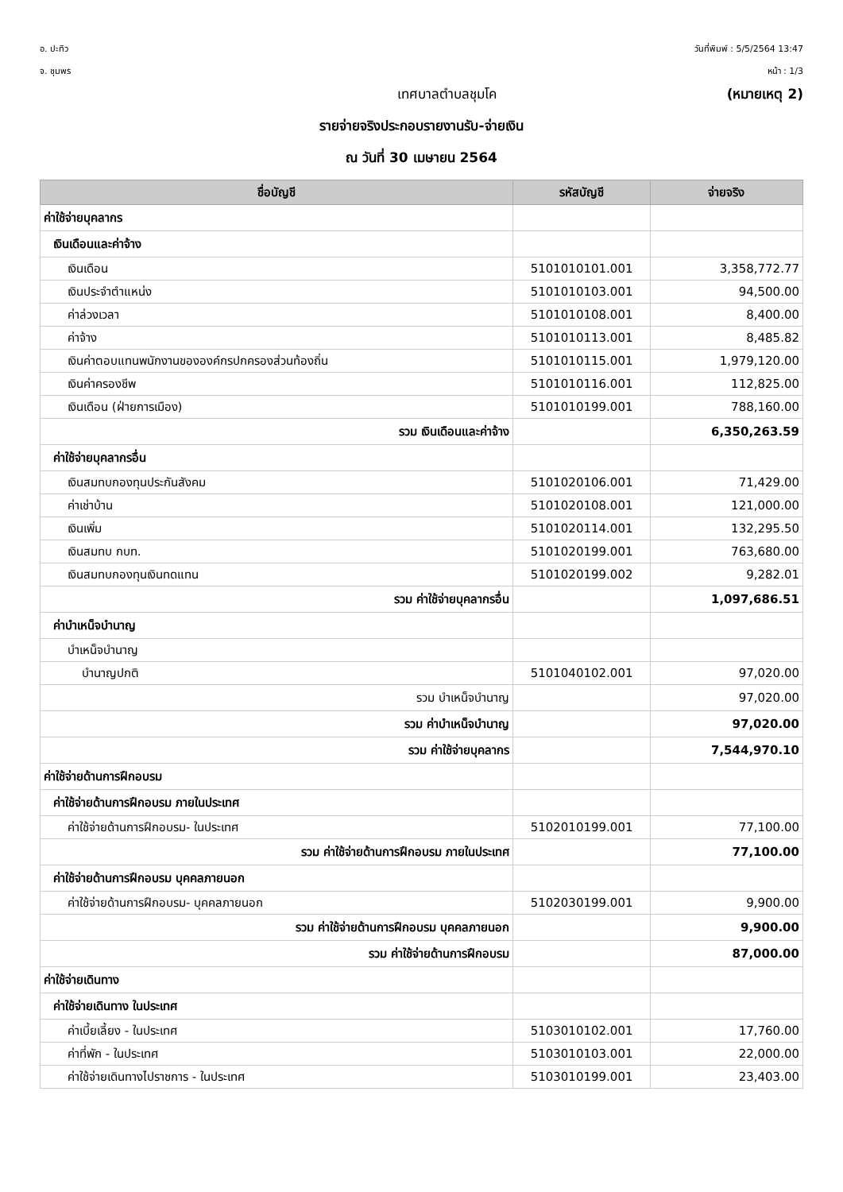อ. ปะทิว
จ. ชุมพร
วันที่พิมพ์ : 5/5/2564 13:47
หน้า : 1/3
เทศบาลตำบลชุมโค (หมายเหตุ 2)
รายจ่ายจริงประกอบรายงานรับ-จ่ายเงิน
ณ วันที่ 30 เมษายน 2564
| ชื่อบัญชี | รหัสบัญชี | จ่ายจริง |
| --- | --- | --- |
| ค่าใช้จ่ายบุคลากร | | |
| เงินเดือนและค่าจ้าง | | |
| เงินเดือน | 5101010101.001 | 3,358,772.77 |
| เงินประจำตำแหน่ง | 5101010103.001 | 94,500.00 |
| ค่าล่วงเวลา | 5101010108.001 | 8,400.00 |
| ค่าจ้าง | 5101010113.001 | 8,485.82 |
| เงินค่าตอบแทนพนักงานขององค์กรปกครองส่วนท้องถิ่น | 5101010115.001 | 1,979,120.00 |
| เงินค่าครองชีพ | 5101010116.001 | 112,825.00 |
| เงินเดือน (ฝ่ายการเมือง) | 5101010199.001 | 788,160.00 |
| รวม เงินเดือนและค่าจ้าง | | 6,350,263.59 |
| ค่าใช้จ่ายบุคลากรอื่น | | |
| เงินสมทบกองทุนประกันสังคม | 5101020106.001 | 71,429.00 |
| ค่าเช่าบ้าน | 5101020108.001 | 121,000.00 |
| เงินเพิ่ม | 5101020114.001 | 132,295.50 |
| เงินสมทบ กบท. | 5101020199.001 | 763,680.00 |
| เงินสมทบกองทุนเงินทดแทน | 5101020199.002 | 9,282.01 |
| รวม ค่าใช้จ่ายบุคลากรอื่น | | 1,097,686.51 |
| ค่าบำเหน็จบำนาญ | | |
| บำเหน็จบำนาญ | | |
| บำนาญปกติ | 5101040102.001 | 97,020.00 |
| รวม บำเหน็จบำนาญ | | 97,020.00 |
| รวม ค่าบำเหน็จบำนาญ | | 97,020.00 |
| รวม ค่าใช้จ่ายบุคลากร | | 7,544,970.10 |
| ค่าใช้จ่ายด้านการฝึกอบรม | | |
| ค่าใช้จ่ายด้านการฝึกอบรม ภายในประเทศ | | |
| ค่าใช้จ่ายด้านการฝึกอบรม- ในประเทศ | 5102010199.001 | 77,100.00 |
| รวม ค่าใช้จ่ายด้านการฝึกอบรม ภายในประเทศ | | 77,100.00 |
| ค่าใช้จ่ายด้านการฝึกอบรม บุคคลภายนอก | | |
| ค่าใช้จ่ายด้านการฝึกอบรม- บุคคลภายนอก | 5102030199.001 | 9,900.00 |
| รวม ค่าใช้จ่ายด้านการฝึกอบรม บุคคลภายนอก | | 9,900.00 |
| รวม ค่าใช้จ่ายด้านการฝึกอบรม | | 87,000.00 |
| ค่าใช้จ่ายเดินทาง | | |
| ค่าใช้จ่ายเดินทาง ในประเทศ | | |
| ค่าเบี้ยเลี้ยง - ในประเทศ | 5103010102.001 | 17,760.00 |
| ค่าที่พัก - ในประเทศ | 5103010103.001 | 22,000.00 |
| ค่าใช้จ่ายเดินทางไปราชการ - ในประเทศ | 5103010199.001 | 23,403.00 |